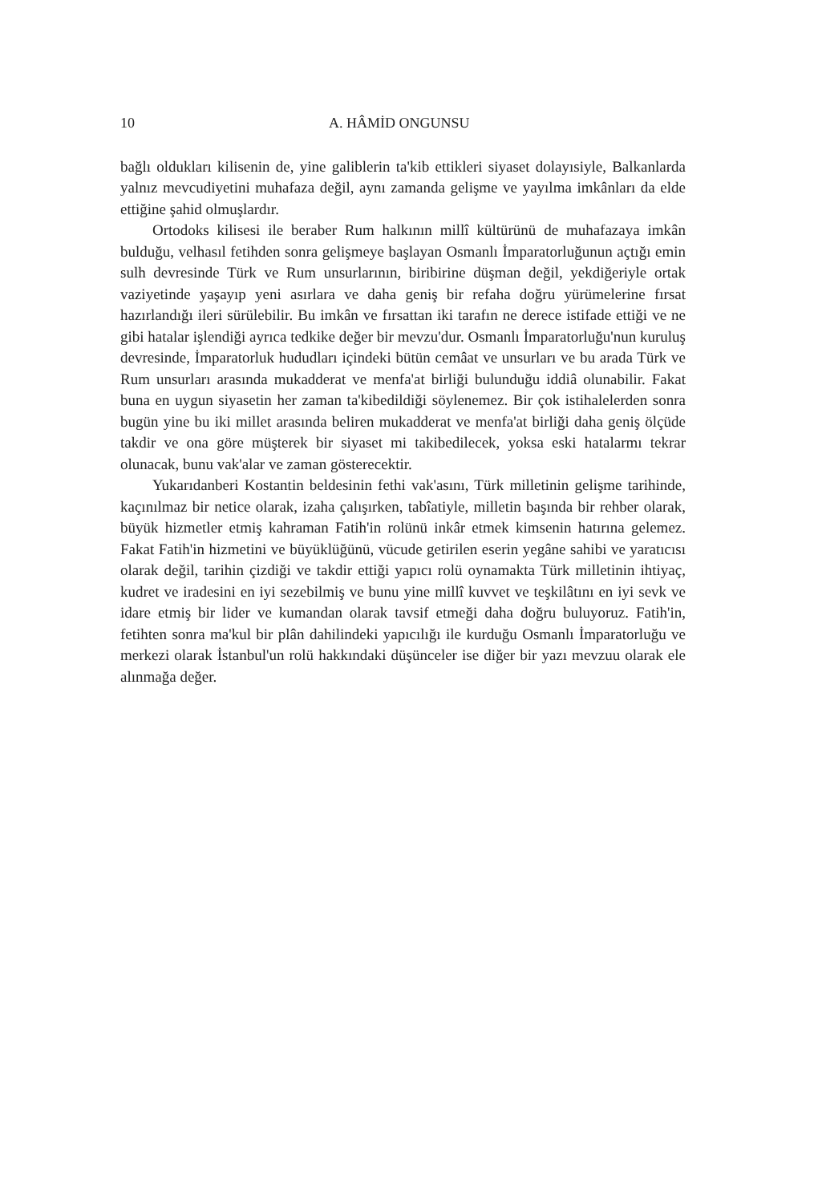10 A. HÂMİD ONGUNSU
bağlı oldukları kilisenin de, yine galiblerin ta'kib ettikleri siyaset dolayısiyle, Balkanlarda yalnız mevcudiyetini muhafaza değil, aynı zamanda gelişme ve yayılma imkânları da elde ettiğine şahid olmuşlardır.
Ortodoks kilisesi ile beraber Rum halkının millî kültürünü de muhafazaya imkân bulduğu, velhasıl fetihden sonra gelişmeye başlayan Osmanlı İmparatorluğunun açtığı emin sulh devresinde Türk ve Rum unsurlarının, biribirine düşman değil, yekdiğeriyle ortak vaziyetinde yaşayıp yeni asırlara ve daha geniş bir refaha doğru yürümelerine fırsat hazırlandığı ileri sürülebilir. Bu imkân ve fırsattan iki tarafın ne derece istifade ettiği ve ne gibi hatalar işlendiği ayrıca tedkike değer bir mevzu'dur. Osmanlı İmparatorluğu'nun kuruluş devresinde, İmparatorluk hududları içindeki bütün cemâat ve unsurları ve bu arada Türk ve Rum unsurları arasında mukadderat ve menfa'at birliği bulunduğu iddiâ olunabilir. Fakat buna en uygun siyasetin her zaman ta'kibedildiği söylenemez. Bir çok istihalelerden sonra bugün yine bu iki millet arasında beliren mukadderat ve menfa'at birliği daha geniş ölçüde takdir ve ona göre müşterek bir siyaset mi takibedilecek, yoksa eski hatalarmı tekrar olunacak, bunu vak'alar ve zaman gösterecektir.
Yukarıdanberi Kostantin beldesinin fethi vak'asını, Türk milletinin gelişme tarihinde, kaçınılmaz bir netice olarak, izaha çalışırken, tabîatiyle, milletin başında bir rehber olarak, büyük hizmetler etmiş kahraman Fatih'in rolünü inkâr etmek kimsenin hatırına gelemez. Fakat Fatih'in hizmetini ve büyüklüğünü, vücude getirilen eserin yegâne sahibi ve yaratıcısı olarak değil, tarihin çizdiği ve takdir ettiği yapıcı rolü oynamakta Türk milletinin ihtiyaç, kudret ve iradesini en iyi sezebilmiş ve bunu yine millî kuvvet ve teşkilâtını en iyi sevk ve idare etmiş bir lider ve kumandan olarak tavsif etmeği daha doğru buluyoruz. Fatih'in, fetihten sonra ma'kul bir plân dahilindeki yapıcılığı ile kurduğu Osmanlı İmparatorluğu ve merkezi olarak İstanbul'un rolü hakkındaki düşünceler ise diğer bir yazı mevzuu olarak ele alınmağa değer.